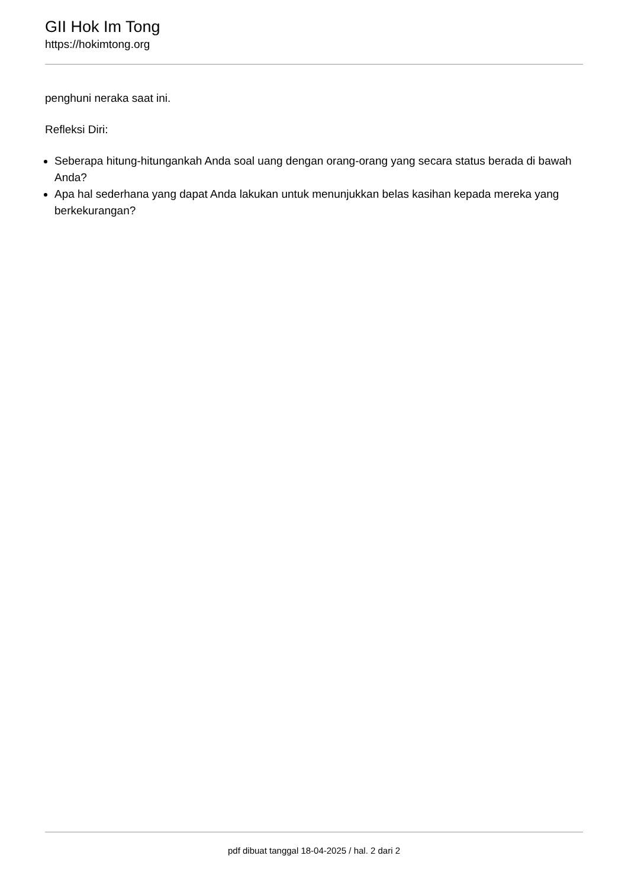GII Hok Im Tong
https://hokimtong.org
penghuni neraka saat ini.
Refleksi Diri:
Seberapa hitung-hitungankah Anda soal uang dengan orang-orang yang secara status berada di bawah Anda?
Apa hal sederhana yang dapat Anda lakukan untuk menunjukkan belas kasihan kepada mereka yang berkekurangan?
pdf dibuat tanggal 18-04-2025 / hal. 2 dari 2